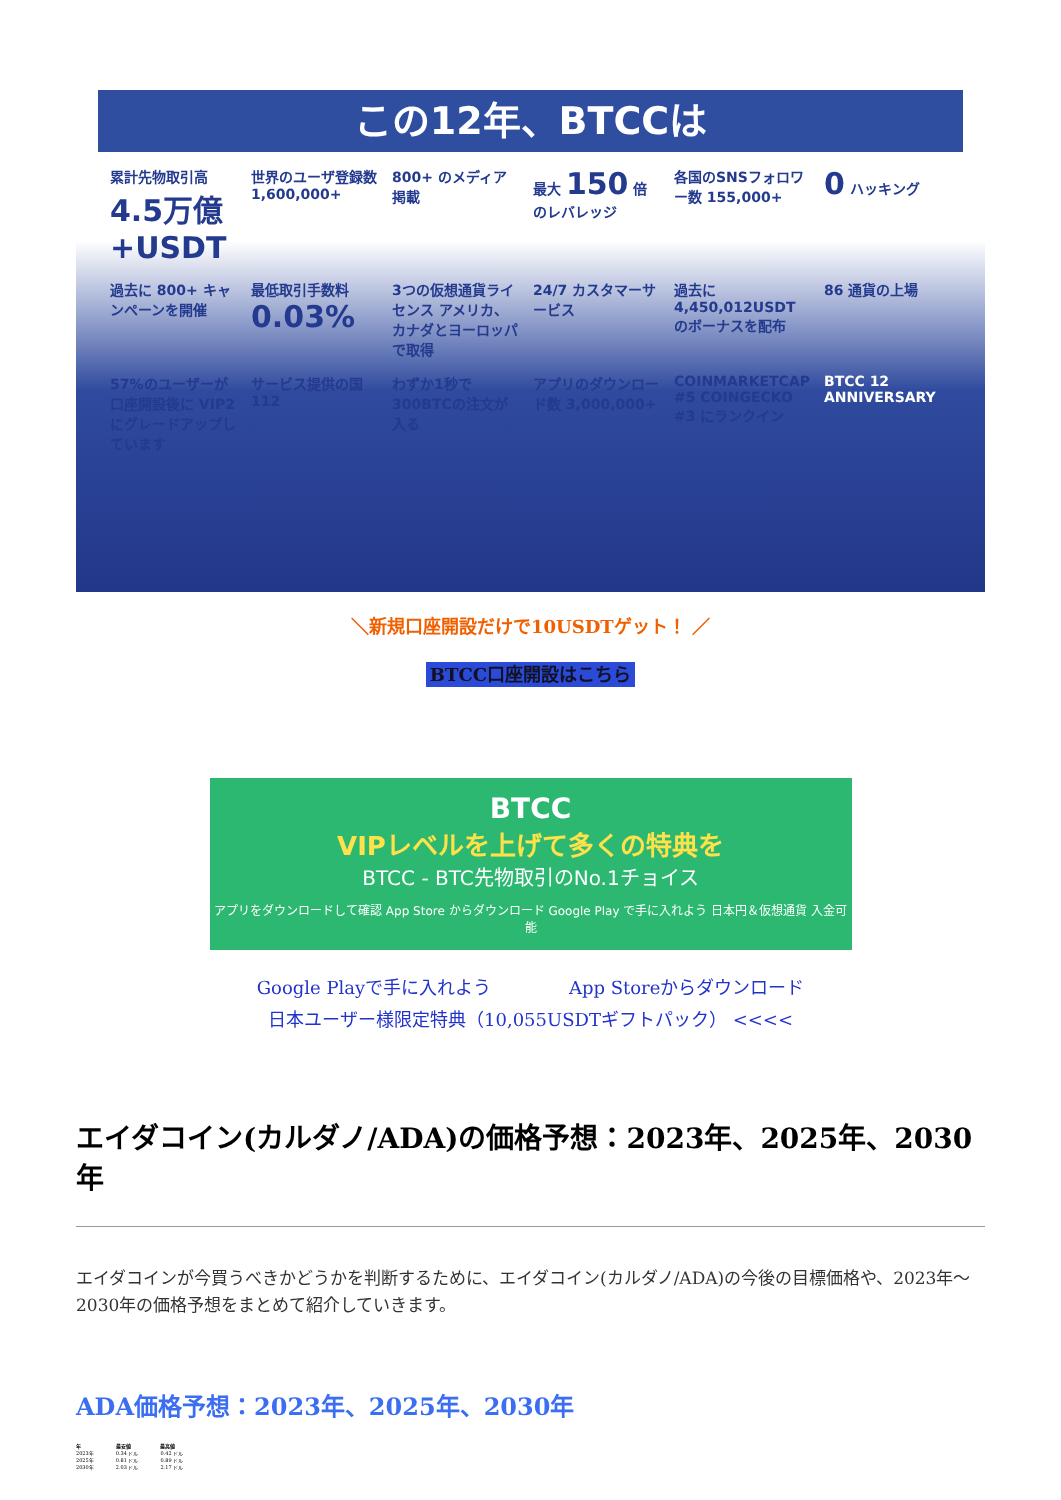この12年、BTCCは
累計先物取引高
4.5万億+USDT
世界のユーザ登録数 1,600,000+
800+ のメディア掲載
最大 150 倍のレバレッジ
各国のSNSフォロワー数 155,000+
0 ハッキング
過去に 800+ キャンペーンを開催
最低取引手数料 0.03%
3つの仮想通貨ライセンス アメリカ、カナダとヨーロッパで取得
24/7 カスタマーサービス
過去に 4,450,012USDT のボーナスを配布
86 通貨の上場
57%のユーザーが口座開設後に VIP2 にグレードアップしています
サービス提供の国 112
わずか1秒で300BTCの注文が入る
アプリのダウンロード数 3,000,000+
COINMARKETCAP #5 COINGECKO #3 にランクイン
BTCC 12 ANNIVERSARY
＼新規口座開設だけで10USDTゲット！ ／
BTCC口座開設はこちら
BTCC
VIPレベルを上げて多くの特典を
BTCC - BTC先物取引のNo.1チョイス
アプリをダウンロードして確認 App Store からダウンロード Google Play で手に入れよう 日本円＆仮想通貨 入金可能
Google Playで手に入れよう App Storeからダウンロード
日本ユーザー様限定特典（10,055USDTギフトパック） <<<<
エイダコイン(カルダノ/ADA)の価格予想：2023年、2025年、2030年
エイダコインが今買うべきかどうかを判断するために、エイダコイン(カルダノ/ADA)の今後の目標価格や、2023年～2030年の価格予想をまとめて紹介していきます。
ADA価格予想：2023年、2025年、2030年
| 年 | 最安値 | 最高値 |
| --- | --- | --- |
| 2023年 | 0.34 ドル | 0.42 ドル |
| 2025年 | 0.81 ドル | 0.89 ドル |
| 2030年 | 2.03 ドル | 2.17 ドル |